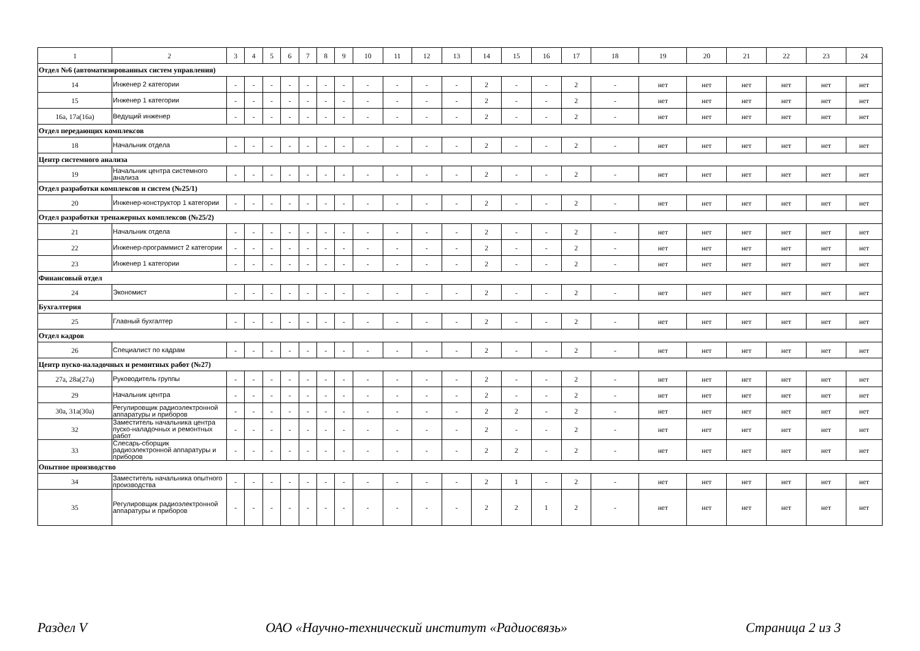| 1 | 2 | 3 | 4 | 5 | 6 | 7 | 8 | 9 | 10 | 11 | 12 | 13 | 14 | 15 | 16 | 17 | 18 | 19 | 20 | 21 | 22 | 23 | 24 |
| Отдел №6 (автоматизированных систем управления) | | | | | | | | | | | | | | | | | | | | | | | |
| 14 | Инженер 2 категории | - | - | - | - | - | - | - | - | - | - | - | 2 | - | - | 2 | - | нет | нет | нет | нет | нет | нет |
| 15 | Инженер 1 категории | - | - | - | - | - | - | - | - | - | - | - | 2 | - | - | 2 | - | нет | нет | нет | нет | нет | нет |
| 16а, 17а(16а) | Ведущий инженер | - | - | - | - | - | - | - | - | - | - | - | 2 | - | - | 2 | - | нет | нет | нет | нет | нет | нет |
| Отдел передающих комплексов | | | | | | | | | | | | | | | | | | | | | | | |
| 18 | Начальник отдела | - | - | - | - | - | - | - | - | - | - | - | 2 | - | - | 2 | - | нет | нет | нет | нет | нет | нет |
| Центр системного анализа | | | | | | | | | | | | | | | | | | | | | | | |
| 19 | Начальник центра системного анализа | - | - | - | - | - | - | - | - | - | - | - | 2 | - | - | 2 | - | нет | нет | нет | нет | нет | нет |
| Отдел разработки комплексов и систем (№25/1) | | | | | | | | | | | | | | | | | | | | | | | |
| 20 | Инженер-конструктор 1 категории | - | - | - | - | - | - | - | - | - | - | - | 2 | - | - | 2 | - | нет | нет | нет | нет | нет | нет |
| Отдел разработки тренажерных комплексов (№25/2) | | | | | | | | | | | | | | | | | | | | | | | |
| 21 | Начальник отдела | - | - | - | - | - | - | - | - | - | - | - | 2 | - | - | 2 | - | нет | нет | нет | нет | нет | нет |
| 22 | Инженер-программист 2 категории | - | - | - | - | - | - | - | - | - | - | - | 2 | - | - | 2 | - | нет | нет | нет | нет | нет | нет |
| 23 | Инженер 1 категории | - | - | - | - | - | - | - | - | - | - | - | 2 | - | - | 2 | - | нет | нет | нет | нет | нет | нет |
| Финансовый отдел | | | | | | | | | | | | | | | | | | | | | | | |
| 24 | Экономист | - | - | - | - | - | - | - | - | - | - | - | 2 | - | - | 2 | - | нет | нет | нет | нет | нет | нет |
| Бухгалтерия | | | | | | | | | | | | | | | | | | | | | | | |
| 25 | Главный бухгалтер | - | - | - | - | - | - | - | - | - | - | - | 2 | - | - | 2 | - | нет | нет | нет | нет | нет | нет |
| Отдел кадров | | | | | | | | | | | | | | | | | | | | | | | |
| 26 | Специалист по кадрам | - | - | - | - | - | - | - | - | - | - | - | 2 | - | - | 2 | - | нет | нет | нет | нет | нет | нет |
| Центр пуско-наладочных и ремонтных работ (№27) | | | | | | | | | | | | | | | | | | | | | | | |
| 27а, 28а(27а) | Руководитель группы | - | - | - | - | - | - | - | - | - | - | - | 2 | - | - | 2 | - | нет | нет | нет | нет | нет | нет |
| 29 | Начальник центра | - | - | - | - | - | - | - | - | - | - | - | 2 | - | - | 2 | - | нет | нет | нет | нет | нет | нет |
| 30а, 31а(30а) | Регулировщик радиоэлектронной аппаратуры и приборов | - | - | - | - | - | - | - | - | - | - | - | 2 | 2 | - | 2 | - | нет | нет | нет | нет | нет | нет |
| 32 | Заместитель начальника центра пуско-наладочных и ремонтных работ | - | - | - | - | - | - | - | - | - | - | - | 2 | - | - | 2 | - | нет | нет | нет | нет | нет | нет |
| 33 | Слесарь-сборщик радиоэлектронной аппаратуры и приборов | - | - | - | - | - | - | - | - | - | - | - | 2 | 2 | - | 2 | - | нет | нет | нет | нет | нет | нет |
| Опытное производство | | | | | | | | | | | | | | | | | | | | | | | |
| 34 | Заместитель начальника опытного производства | - | - | - | - | - | - | - | - | - | - | - | 2 | 1 | - | 2 | - | нет | нет | нет | нет | нет | нет |
| 35 | Регулировщик радиоэлектронной аппаратуры и приборов | - | - | - | - | - | - | - | - | - | - | - | 2 | 2 | 1 | 2 | - | нет | нет | нет | нет | нет | нет |
Раздел V ОАО «Научно-технический институт «Радиосвязь» Страница 2 из 3